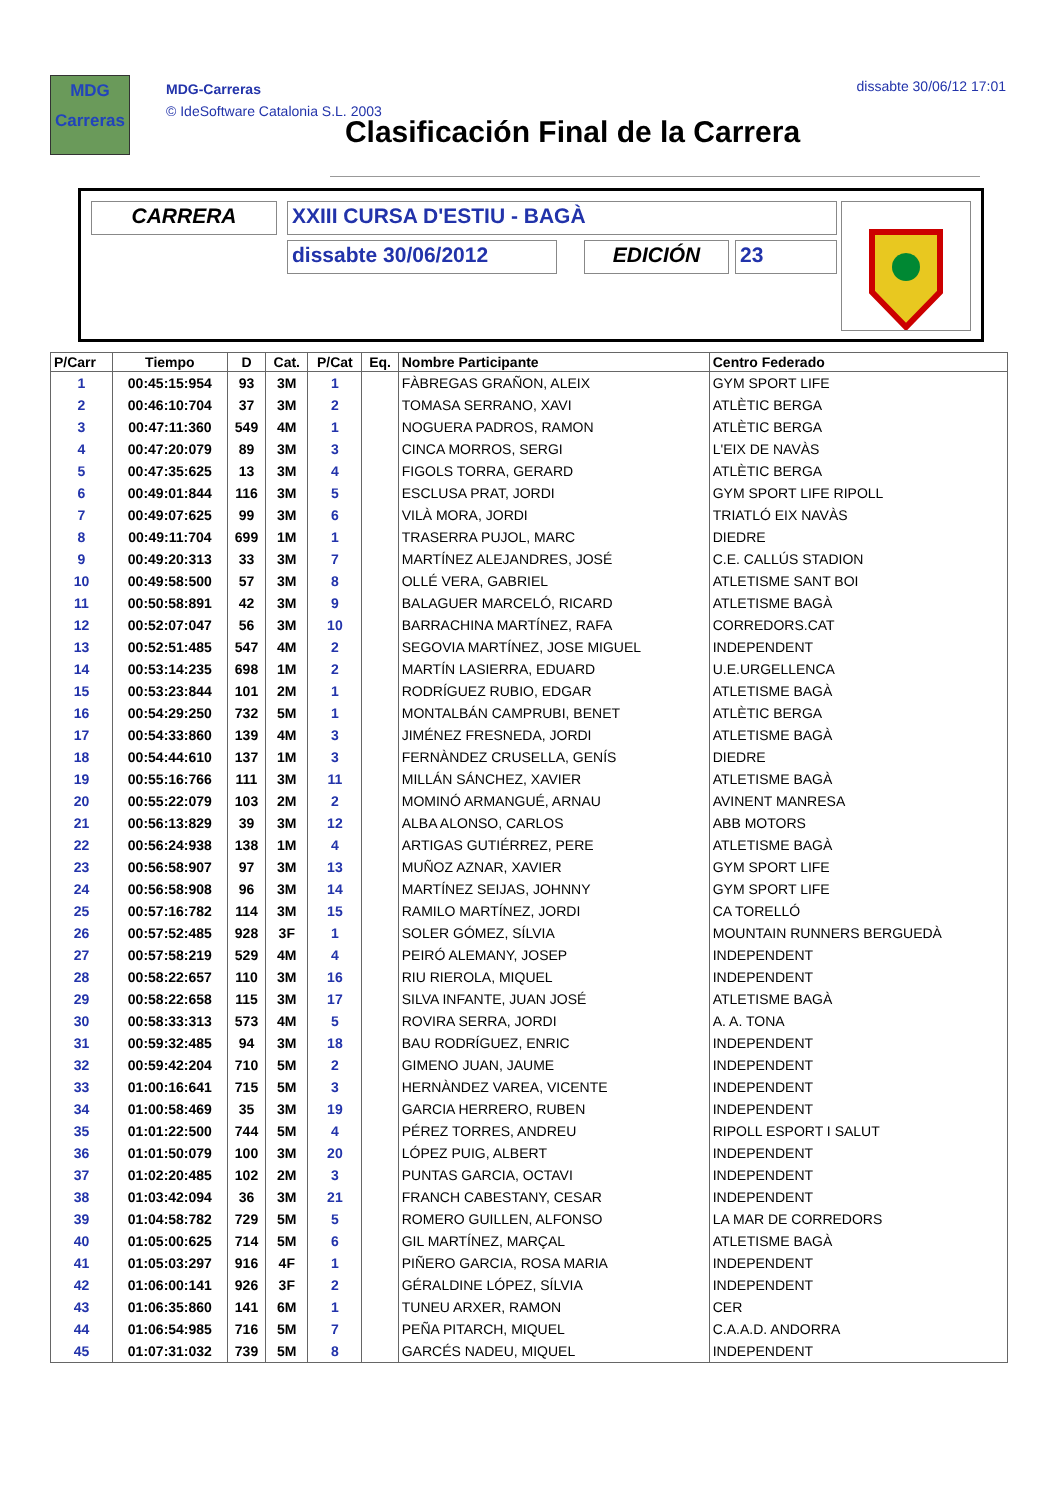MDG
Carreras
MDG-Carreras
© IdeSoftware Catalonia S.L. 2003
dissabte 30/06/12 17:01
Clasificación Final de la Carrera
CARRERA XXIII CURSA D'ESTIU - BAGÀ
dissabte 30/06/2012 EDICIÓN 23
| P/Carr | Tiempo | D | Cat. | P/Cat | Eq. | Nombre Participante | Centro Federado |
| --- | --- | --- | --- | --- | --- | --- | --- |
| 1 | 00:45:15:954 | 93 | 3M | 1 | | FÀBREGAS GRAÑON, ALEIX | GYM SPORT LIFE |
| 2 | 00:46:10:704 | 37 | 3M | 2 | | TOMASA SERRANO, XAVI | ATLÈTIC BERGA |
| 3 | 00:47:11:360 | 549 | 4M | 1 | | NOGUERA PADROS, RAMON | ATLÈTIC BERGA |
| 4 | 00:47:20:079 | 89 | 3M | 3 | | CINCA MORROS, SERGI | L'EIX DE NAVÀS |
| 5 | 00:47:35:625 | 13 | 3M | 4 | | FIGOLS TORRA, GERARD | ATLÈTIC BERGA |
| 6 | 00:49:01:844 | 116 | 3M | 5 | | ESCLUSA PRAT, JORDI | GYM SPORT LIFE RIPOLL |
| 7 | 00:49:07:625 | 99 | 3M | 6 | | VILÀ MORA, JORDI | TRIATLÓ EIX NAVÀS |
| 8 | 00:49:11:704 | 699 | 1M | 1 | | TRASERRA PUJOL, MARC | DIEDRE |
| 9 | 00:49:20:313 | 33 | 3M | 7 | | MARTÍNEZ ALEJANDRES, JOSÉ | C.E. CALLÚS STADION |
| 10 | 00:49:58:500 | 57 | 3M | 8 | | OLLÉ VERA, GABRIEL | ATLETISME SANT BOI |
| 11 | 00:50:58:891 | 42 | 3M | 9 | | BALAGUER MARCELÓ, RICARD | ATLETISME BAGÀ |
| 12 | 00:52:07:047 | 56 | 3M | 10 | | BARRACHINA MARTÍNEZ, RAFA | CORREDORS.CAT |
| 13 | 00:52:51:485 | 547 | 4M | 2 | | SEGOVIA MARTÍNEZ, JOSE MIGUEL | INDEPENDENT |
| 14 | 00:53:14:235 | 698 | 1M | 2 | | MARTÍN LASIERRA, EDUARD | U.E.URGELLENCA |
| 15 | 00:53:23:844 | 101 | 2M | 1 | | RODRÍGUEZ RUBIO, EDGAR | ATLETISME BAGÀ |
| 16 | 00:54:29:250 | 732 | 5M | 1 | | MONTALBÁN CAMPRUBI, BENET | ATLÈTIC BERGA |
| 17 | 00:54:33:860 | 139 | 4M | 3 | | JIMÉNEZ FRESNEDA, JORDI | ATLETISME BAGÀ |
| 18 | 00:54:44:610 | 137 | 1M | 3 | | FERNÀNDEZ CRUSELLA, GENÍS | DIEDRE |
| 19 | 00:55:16:766 | 111 | 3M | 11 | | MILLÁN SÁNCHEZ, XAVIER | ATLETISME BAGÀ |
| 20 | 00:55:22:079 | 103 | 2M | 2 | | MOMINÓ ARMANGUÉ, ARNAU | AVINENT MANRESA |
| 21 | 00:56:13:829 | 39 | 3M | 12 | | ALBA ALONSO, CARLOS | ABB MOTORS |
| 22 | 00:56:24:938 | 138 | 1M | 4 | | ARTIGAS GUTIÉRREZ, PERE | ATLETISME BAGÀ |
| 23 | 00:56:58:907 | 97 | 3M | 13 | | MUÑOZ AZNAR, XAVIER | GYM SPORT LIFE |
| 24 | 00:56:58:908 | 96 | 3M | 14 | | MARTÍNEZ SEIJAS, JOHNNY | GYM SPORT LIFE |
| 25 | 00:57:16:782 | 114 | 3M | 15 | | RAMILO MARTÍNEZ, JORDI | CA TORELLÓ |
| 26 | 00:57:52:485 | 928 | 3F | 1 | | SOLER GÓMEZ, SÍLVIA | MOUNTAIN RUNNERS BERGUEDÀ |
| 27 | 00:57:58:219 | 529 | 4M | 4 | | PEIRÓ ALEMANY, JOSEP | INDEPENDENT |
| 28 | 00:58:22:657 | 110 | 3M | 16 | | RIU RIEROLA, MIQUEL | INDEPENDENT |
| 29 | 00:58:22:658 | 115 | 3M | 17 | | SILVA INFANTE, JUAN JOSÉ | ATLETISME BAGÀ |
| 30 | 00:58:33:313 | 573 | 4M | 5 | | ROVIRA SERRA, JORDI | A. A. TONA |
| 31 | 00:59:32:485 | 94 | 3M | 18 | | BAU RODRÍGUEZ, ENRIC | INDEPENDENT |
| 32 | 00:59:42:204 | 710 | 5M | 2 | | GIMENO JUAN, JAUME | INDEPENDENT |
| 33 | 01:00:16:641 | 715 | 5M | 3 | | HERNÀNDEZ VAREA, VICENTE | INDEPENDENT |
| 34 | 01:00:58:469 | 35 | 3M | 19 | | GARCIA HERRERO, RUBEN | INDEPENDENT |
| 35 | 01:01:22:500 | 744 | 5M | 4 | | PÉREZ TORRES, ANDREU | RIPOLL ESPORT I SALUT |
| 36 | 01:01:50:079 | 100 | 3M | 20 | | LÓPEZ PUIG, ALBERT | INDEPENDENT |
| 37 | 01:02:20:485 | 102 | 2M | 3 | | PUNTAS GARCIA, OCTAVI | INDEPENDENT |
| 38 | 01:03:42:094 | 36 | 3M | 21 | | FRANCH CABESTANY, CESAR | INDEPENDENT |
| 39 | 01:04:58:782 | 729 | 5M | 5 | | ROMERO GUILLEN, ALFONSO | LA MAR DE CORREDORS |
| 40 | 01:05:00:625 | 714 | 5M | 6 | | GIL MARTÍNEZ, MARÇAL | ATLETISME BAGÀ |
| 41 | 01:05:03:297 | 916 | 4F | 1 | | PIÑERO GARCIA, ROSA MARIA | INDEPENDENT |
| 42 | 01:06:00:141 | 926 | 3F | 2 | | GÉRALDINE LÓPEZ, SÍLVIA | INDEPENDENT |
| 43 | 01:06:35:860 | 141 | 6M | 1 | | TUNEU ARXER, RAMON | CER |
| 44 | 01:06:54:985 | 716 | 5M | 7 | | PEÑA PITARCH, MIQUEL | C.A.A.D. ANDORRA |
| 45 | 01:07:31:032 | 739 | 5M | 8 | | GARCÉS NADEU, MIQUEL | INDEPENDENT |